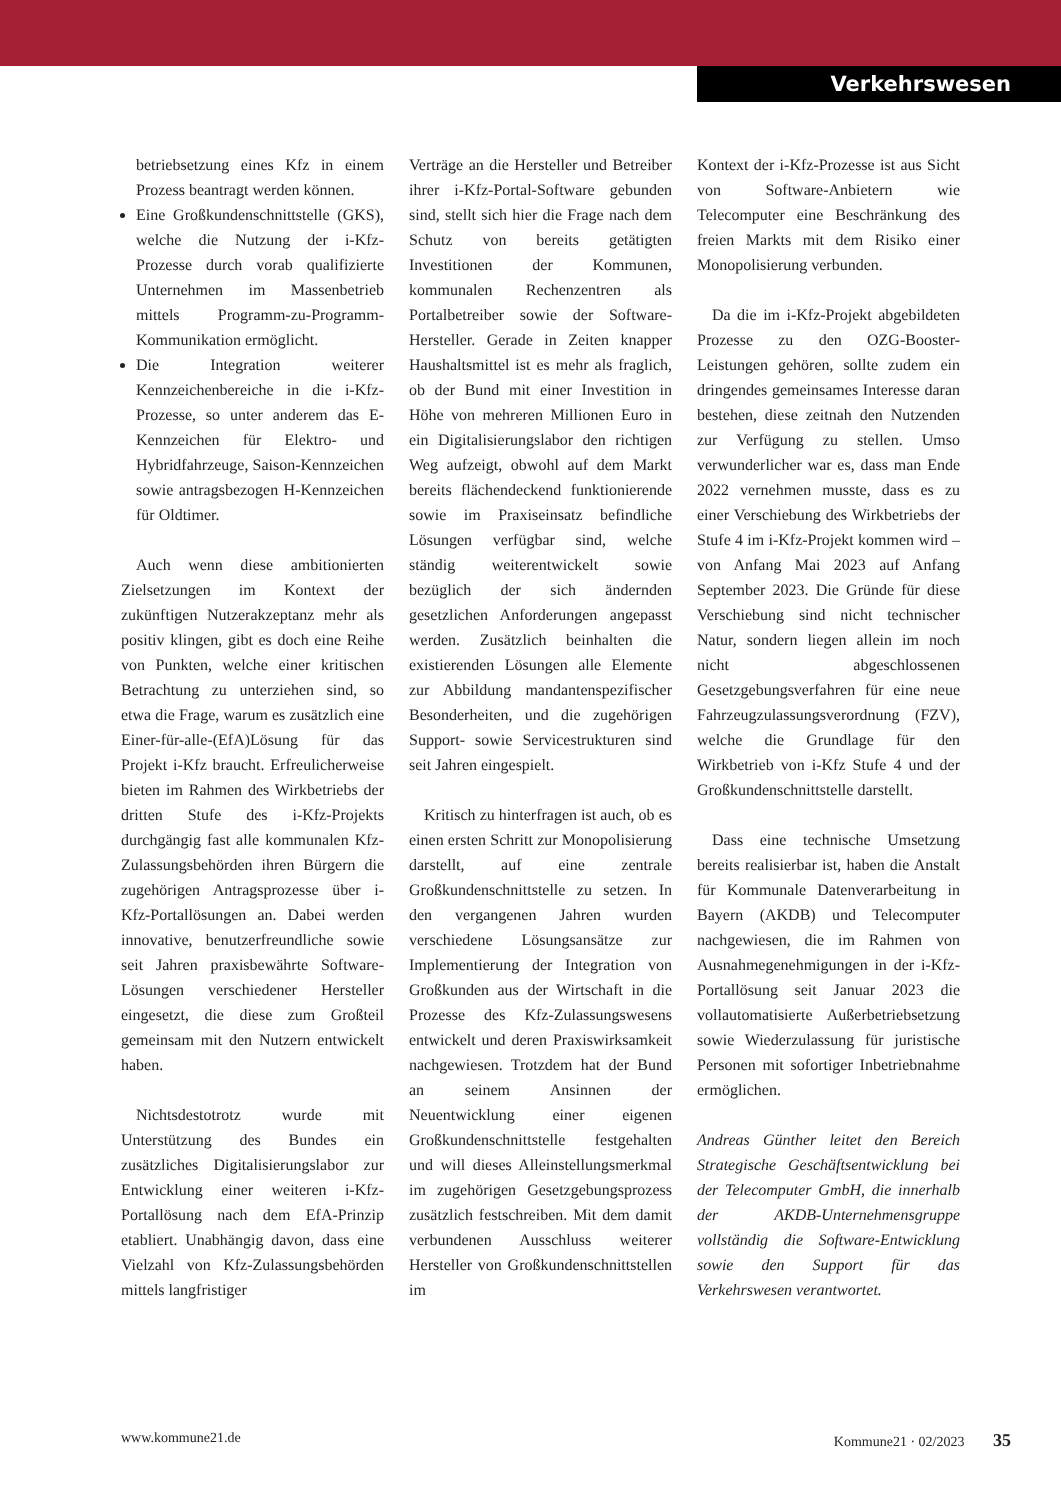Verkehrswesen
betriebsetzung eines Kfz in einem Prozess beantragt werden können.
Eine Großkundenschnittstelle (GKS), welche die Nutzung der i-Kfz-Prozesse durch vorab qualifizierte Unternehmen im Massenbetrieb mittels Programm-zu-Programm-Kommunikation ermöglicht.
Die Integration weiterer Kennzeichenbereiche in die i-Kfz-Prozesse, so unter anderem das E-Kennzeichen für Elektro- und Hybridfahrzeuge, Saison-Kennzeichen sowie antragsbezogen H-Kennzeichen für Oldtimer.
Auch wenn diese ambitionierten Zielsetzungen im Kontext der zukünftigen Nutzerakzeptanz mehr als positiv klingen, gibt es doch eine Reihe von Punkten, welche einer kritischen Betrachtung zu unterziehen sind, so etwa die Frage, warum es zusätzlich eine Einer-für-alle-(EfA)Lösung für das Projekt i-Kfz braucht. Erfreulicherweise bieten im Rahmen des Wirkbetriebs der dritten Stufe des i-Kfz-Projekts durchgängig fast alle kommunalen Kfz-Zulassungsbehörden ihren Bürgern die zugehörigen Antragsprozesse über i-Kfz-Portallösungen an. Dabei werden innovative, benutzerfreundliche sowie seit Jahren praxisbewährte Software-Lösungen verschiedener Hersteller eingesetzt, die diese zum Großteil gemeinsam mit den Nutzern entwickelt haben.
Nichtsdestotrotz wurde mit Unterstützung des Bundes ein zusätzliches Digitalisierungslabor zur Entwicklung einer weiteren i-Kfz-Portallösung nach dem EfA-Prinzip etabliert. Unabhängig davon, dass eine Vielzahl von Kfz-Zulassungsbehörden mittels langfristiger
Verträge an die Hersteller und Betreiber ihrer i-Kfz-Portal-Software gebunden sind, stellt sich hier die Frage nach dem Schutz von bereits getätigten Investitionen der Kommunen, kommunalen Rechenzentren als Portalbetreiber sowie der Software-Hersteller. Gerade in Zeiten knapper Haushaltsmittel ist es mehr als fraglich, ob der Bund mit einer Investition in Höhe von mehreren Millionen Euro in ein Digitalisierungslabor den richtigen Weg aufzeigt, obwohl auf dem Markt bereits flächendeckend funktionierende sowie im Praxiseinsatz befindliche Lösungen verfügbar sind, welche ständig weiterentwickelt sowie bezüglich der sich ändernden gesetzlichen Anforderungen angepasst werden. Zusätzlich beinhalten die existierenden Lösungen alle Elemente zur Abbildung mandantenspezifischer Besonderheiten, und die zugehörigen Support- sowie Servicestrukturen sind seit Jahren eingespielt.
Kritisch zu hinterfragen ist auch, ob es einen ersten Schritt zur Monopolisierung darstellt, auf eine zentrale Großkundenschnittstelle zu setzen. In den vergangenen Jahren wurden verschiedene Lösungsansätze zur Implementierung der Integration von Großkunden aus der Wirtschaft in die Prozesse des Kfz-Zulassungswesens entwickelt und deren Praxiswirksamkeit nachgewiesen. Trotzdem hat der Bund an seinem Ansinnen der Neuentwicklung einer eigenen Großkundenschnittstelle festgehalten und will dieses Alleinstellungsmerkmal im zugehörigen Gesetzgebungsprozess zusätzlich festschreiben. Mit dem damit verbundenen Ausschluss weiterer Hersteller von Großkundenschnittstellen im
Kontext der i-Kfz-Prozesse ist aus Sicht von Software-Anbietern wie Telecomputer eine Beschränkung des freien Markts mit dem Risiko einer Monopolisierung verbunden.
Da die im i-Kfz-Projekt abgebildeten Prozesse zu den OZG-Booster-Leistungen gehören, sollte zudem ein dringendes gemeinsames Interesse daran bestehen, diese zeitnah den Nutzenden zur Verfügung zu stellen. Umso verwunderlicher war es, dass man Ende 2022 vernehmen musste, dass es zu einer Verschiebung des Wirkbetriebs der Stufe 4 im i-Kfz-Projekt kommen wird – von Anfang Mai 2023 auf Anfang September 2023. Die Gründe für diese Verschiebung sind nicht technischer Natur, sondern liegen allein im noch nicht abgeschlossenen Gesetzgebungsverfahren für eine neue Fahrzeugzulassungsverordnung (FZV), welche die Grundlage für den Wirkbetrieb von i-Kfz Stufe 4 und der Großkundenschnittstelle darstellt.
Dass eine technische Umsetzung bereits realisierbar ist, haben die Anstalt für Kommunale Datenverarbeitung in Bayern (AKDB) und Telecomputer nachgewiesen, die im Rahmen von Ausnahmegenehmigungen in der i-Kfz-Portallösung seit Januar 2023 die vollautomatisierte Außerbetriebsetzung sowie Wiederzulassung für juristische Personen mit sofortiger Inbetriebnahme ermöglichen.
Andreas Günther leitet den Bereich Strategische Geschäftsentwicklung bei der Telecomputer GmbH, die innerhalb der AKDB-Unternehmensgruppe vollständig die Software-Entwicklung sowie den Support für das Verkehrswesen verantwortet.
www.kommune21.de Kommune21 · 02/2023 35